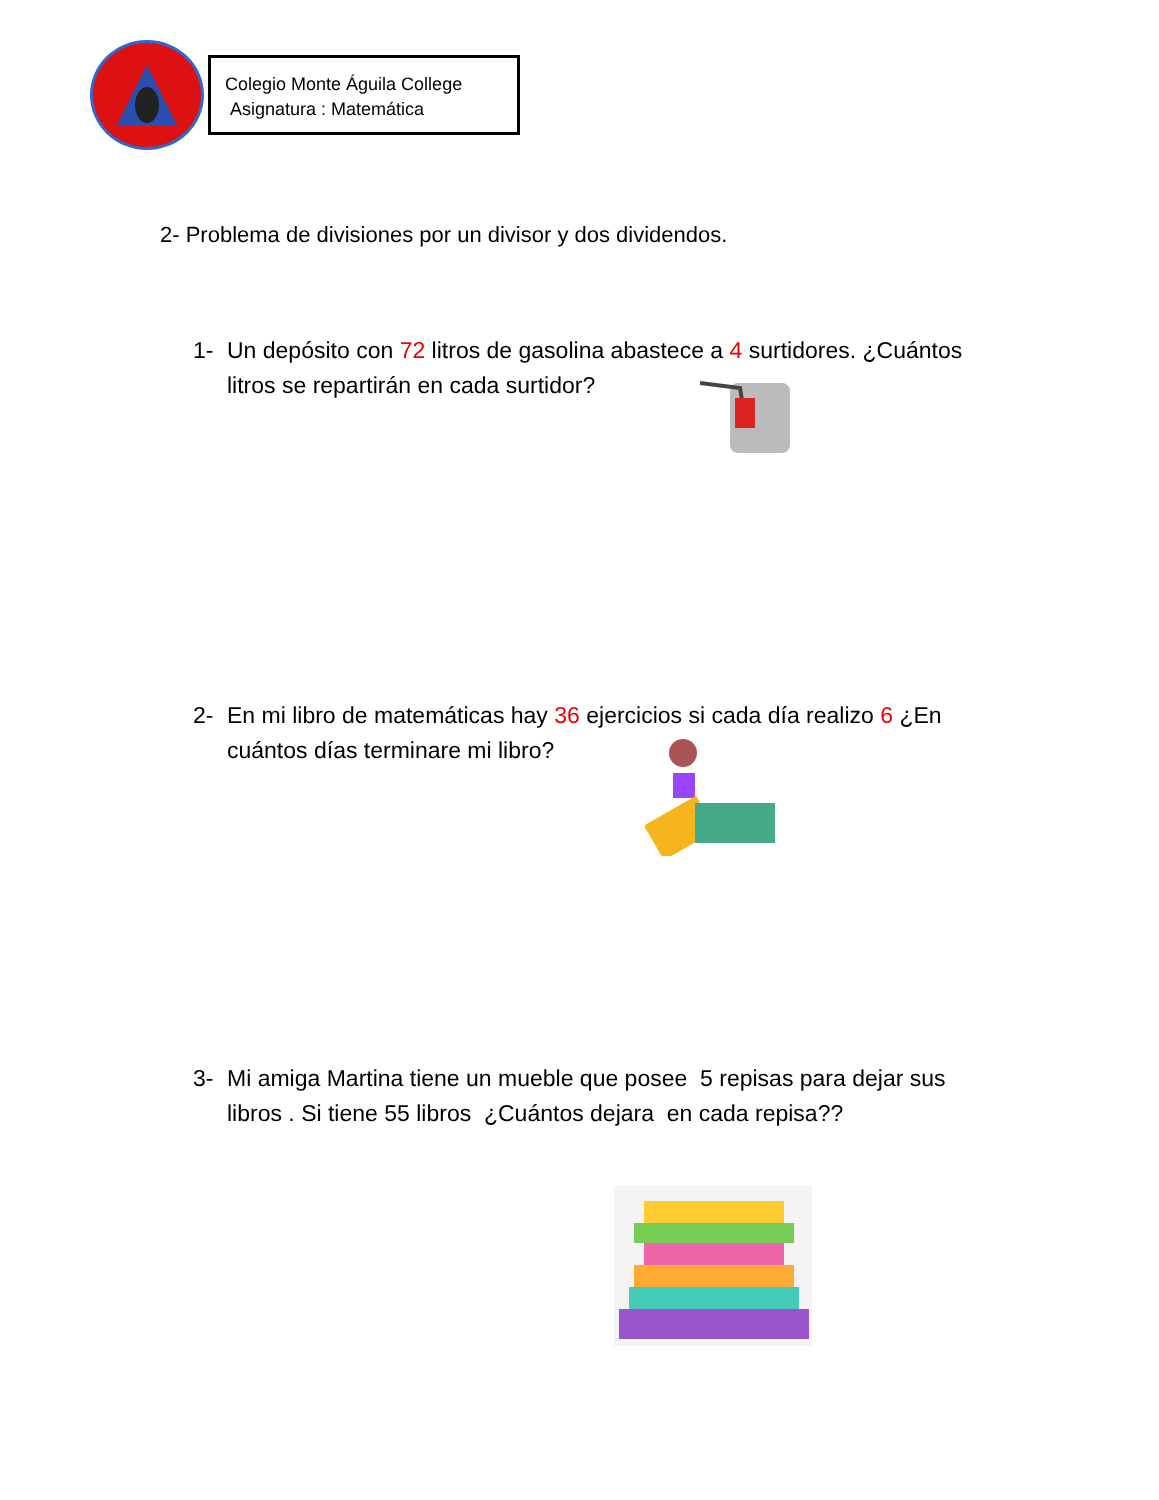Colegio Monte Águila College
Asignatura : Matemática
2- Problema de divisiones por un divisor y dos dividendos.
1- Un depósito con 72 litros de gasolina abastece a 4 surtidores. ¿Cuántos litros se repartirán en cada surtidor?
2- En mi libro de matemáticas hay 36 ejercicios si cada día realizo 6 ¿En cuántos días terminare mi libro?
3- Mi amiga Martina tiene un mueble que posee 5 repisas para dejar sus libros . Si tiene 55 libros ¿Cuántos dejara en cada repisa??